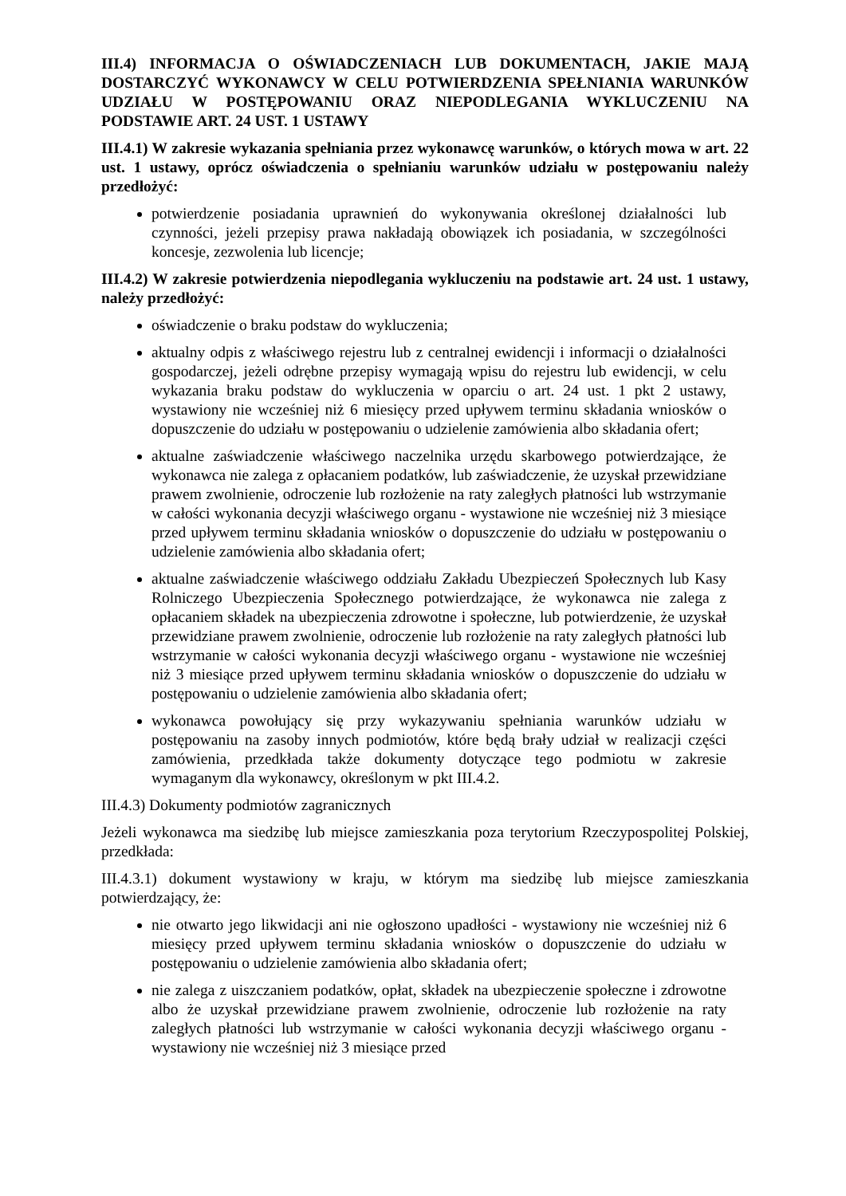III.4) INFORMACJA O OŚWIADCZENIACH LUB DOKUMENTACH, JAKIE MAJĄ DOSTARCZYĆ WYKONAWCY W CELU POTWIERDZENIA SPEŁNIANIA WARUNKÓW UDZIAŁU W POSTĘPOWANIU ORAZ NIEPODLEGANIA WYKLUCZENIU NA PODSTAWIE ART. 24 UST. 1 USTAWY
III.4.1) W zakresie wykazania spełniania przez wykonawcę warunków, o których mowa w art. 22 ust. 1 ustawy, oprócz oświadczenia o spełnianiu warunków udziału w postępowaniu należy przedłożyć:
potwierdzenie posiadania uprawnień do wykonywania określonej działalności lub czynności, jeżeli przepisy prawa nakładają obowiązek ich posiadania, w szczególności koncesje, zezwolenia lub licencje;
III.4.2) W zakresie potwierdzenia niepodlegania wykluczeniu na podstawie art. 24 ust. 1 ustawy, należy przedłożyć:
oświadczenie o braku podstaw do wykluczenia;
aktualny odpis z właściwego rejestru lub z centralnej ewidencji i informacji o działalności gospodarczej, jeżeli odrębne przepisy wymagają wpisu do rejestru lub ewidencji, w celu wykazania braku podstaw do wykluczenia w oparciu o art. 24 ust. 1 pkt 2 ustawy, wystawiony nie wcześniej niż 6 miesięcy przed upływem terminu składania wniosków o dopuszczenie do udziału w postępowaniu o udzielenie zamówienia albo składania ofert;
aktualne zaświadczenie właściwego naczelnika urzędu skarbowego potwierdzające, że wykonawca nie zalega z opłacaniem podatków, lub zaświadczenie, że uzyskał przewidziane prawem zwolnienie, odroczenie lub rozłożenie na raty zaległych płatności lub wstrzymanie w całości wykonania decyzji właściwego organu - wystawione nie wcześniej niż 3 miesiące przed upływem terminu składania wniosków o dopuszczenie do udziału w postępowaniu o udzielenie zamówienia albo składania ofert;
aktualne zaświadczenie właściwego oddziału Zakładu Ubezpieczeń Społecznych lub Kasy Rolniczego Ubezpieczenia Społecznego potwierdzające, że wykonawca nie zalega z opłacaniem składek na ubezpieczenia zdrowotne i społeczne, lub potwierdzenie, że uzyskał przewidziane prawem zwolnienie, odroczenie lub rozłożenie na raty zaległych płatności lub wstrzymanie w całości wykonania decyzji właściwego organu - wystawione nie wcześniej niż 3 miesiące przed upływem terminu składania wniosków o dopuszczenie do udziału w postępowaniu o udzielenie zamówienia albo składania ofert;
wykonawca powołujący się przy wykazywaniu spełniania warunków udziału w postępowaniu na zasoby innych podmiotów, które będą brały udział w realizacji części zamówienia, przedkłada także dokumenty dotyczące tego podmiotu w zakresie wymaganym dla wykonawcy, określonym w pkt III.4.2.
III.4.3) Dokumenty podmiotów zagranicznych
Jeżeli wykonawca ma siedzibę lub miejsce zamieszkania poza terytorium Rzeczypospolitej Polskiej, przedkłada:
III.4.3.1) dokument wystawiony w kraju, w którym ma siedzibę lub miejsce zamieszkania potwierdzający, że:
nie otwarto jego likwidacji ani nie ogłoszono upadłości - wystawiony nie wcześniej niż 6 miesięcy przed upływem terminu składania wniosków o dopuszczenie do udziału w postępowaniu o udzielenie zamówienia albo składania ofert;
nie zalega z uiszczaniem podatków, opłat, składek na ubezpieczenie społeczne i zdrowotne albo że uzyskał przewidziane prawem zwolnienie, odroczenie lub rozłożenie na raty zaległych płatności lub wstrzymanie w całości wykonania decyzji właściwego organu - wystawiony nie wcześniej niż 3 miesiące przed